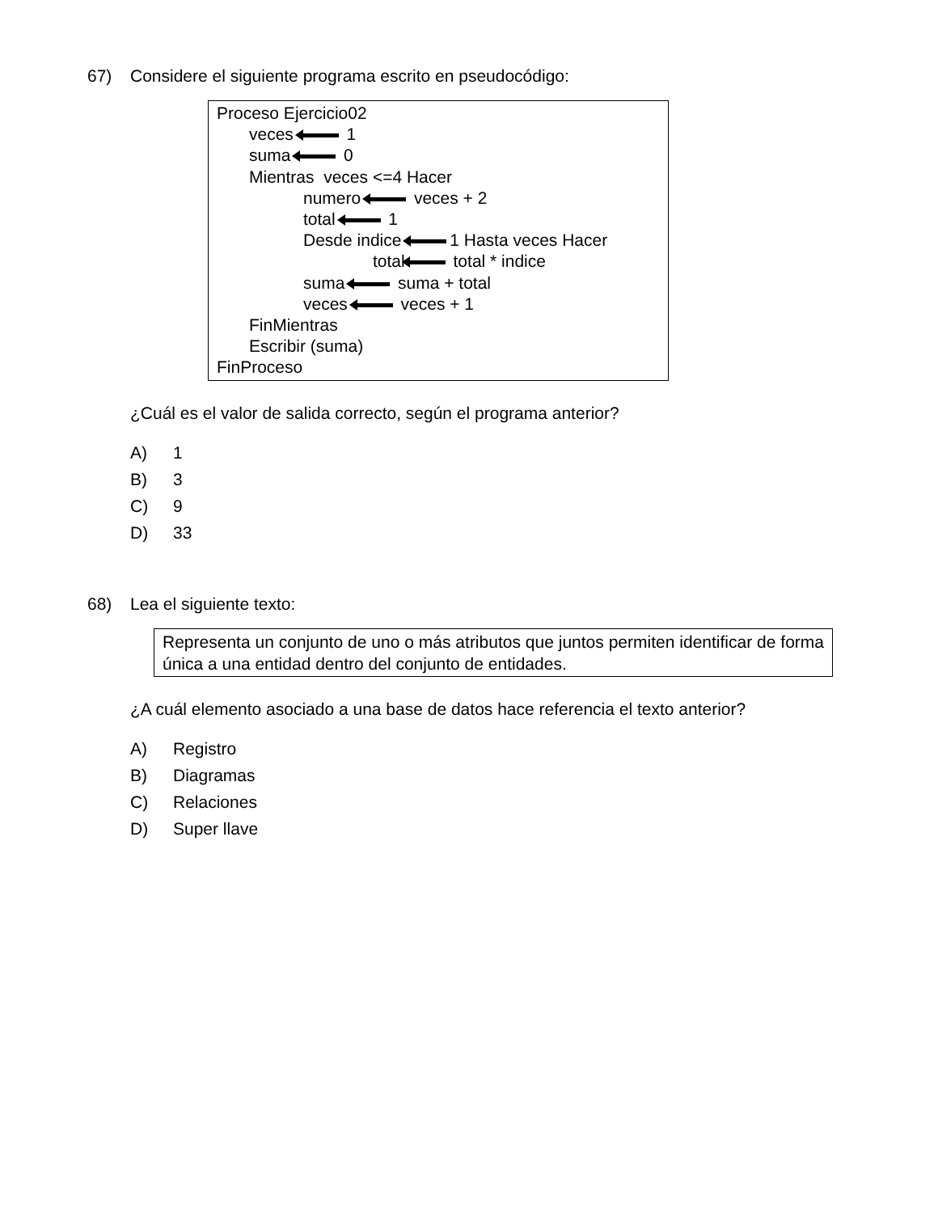67) Considere el siguiente programa escrito en pseudocódigo:
Proceso Ejercicio02
veces 1
suma 0
Mientras veces <=4 Hacer
numero veces + 2
total 1
Desde indice 1 Hasta veces Hacer
total total * indice
suma suma + total
veces veces + 1
FinMientras
Escribir (suma)
FinProceso
¿Cuál es el valor de salida correcto, según el programa anterior?
A) 1
B) 3
C) 9
D) 33
68) Lea el siguiente texto:
Representa un conjunto de uno o más atributos que juntos permiten identificar de forma única a una entidad dentro del conjunto de entidades.
¿A cuál elemento asociado a una base de datos hace referencia el texto anterior?
A) Registro
B) Diagramas
C) Relaciones
D) Super llave